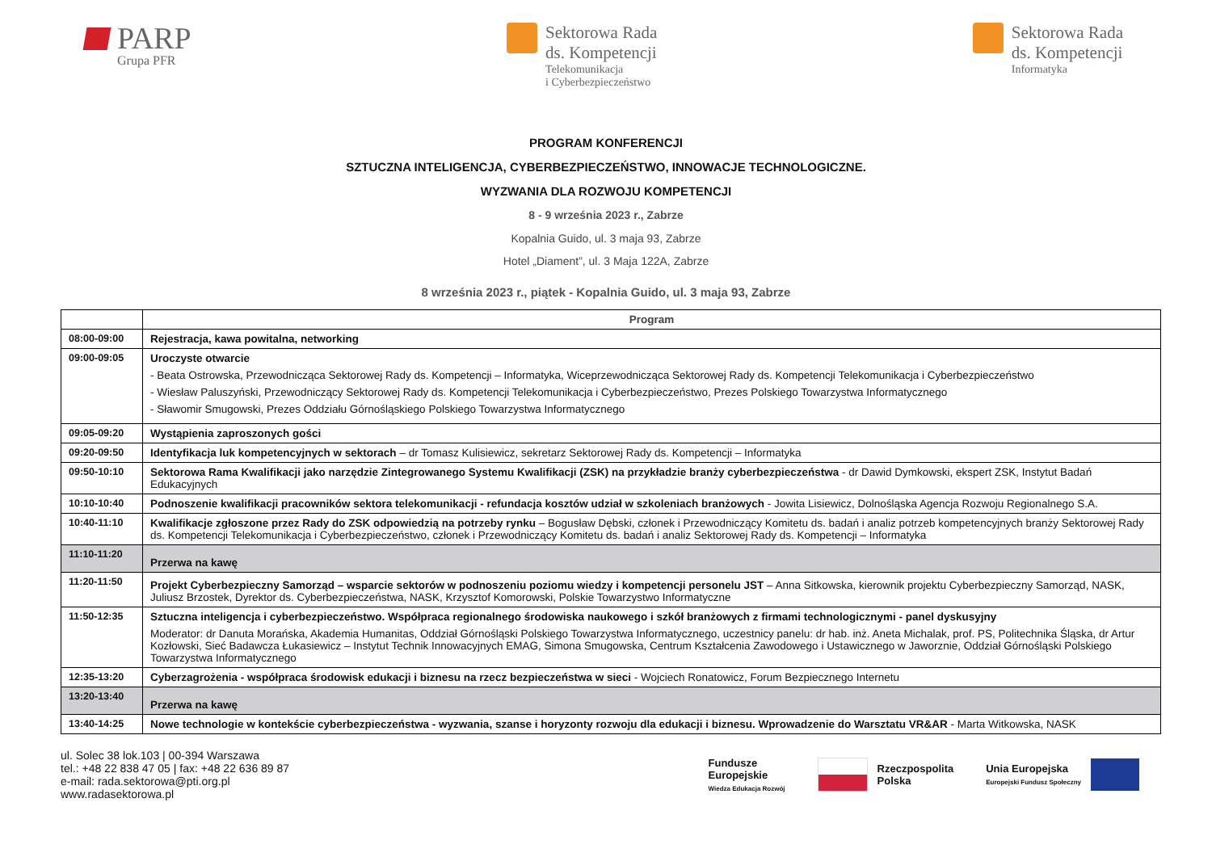PARP
Grupa PFR
Sektorowa Rada
ds. Kompetencji
Telekomunikacja
i Cyberbezpieczeństwo
Sektorowa Rada
ds. Kompetencji
Informatyka
PROGRAM KONFERENCJI
SZTUCZNA INTELIGENCJA, CYBERBEZPIECZEŃSTWO, INNOWACJE TECHNOLOGICZNE.
WYZWANIA DLA ROZWOJU KOMPETENCJI
8 - 9 września 2023 r., Zabrze
Kopalnia Guido, ul. 3 maja 93, Zabrze
Hotel „Diament”, ul. 3 Maja 122A, Zabrze
8 września 2023 r., piątek - Kopalnia Guido, ul. 3 maja 93, Zabrze
| | Program |
| --- | --- |
| 08:00-09:00 | Rejestracja, kawa powitalna, networking |
| 09:00-09:05 | Uroczyste otwarcie - Beata Ostrowska, Przewodnicząca Sektorowej Rady ds. Kompetencji – Informatyka, Wiceprzewodnicząca Sektorowej Rady ds. Kompetencji Telekomunikacja i Cyberbezpieczeństwo - Wiesław Paluszyński, Przewodniczący Sektorowej Rady ds. Kompetencji Telekomunikacja i Cyberbezpieczeństwo, Prezes Polskiego Towarzystwa Informatycznego - Sławomir Smugowski, Prezes Oddziału Górnośląskiego Polskiego Towarzystwa Informatycznego |
| 09:05-09:20 | Wystąpienia zaproszonych gości |
| 09:20-09:50 | Identyfikacja luk kompetencyjnych w sektorach – dr Tomasz Kulisiewicz, sekretarz Sektorowej Rady ds. Kompetencji – Informatyka |
| 09:50-10:10 | Sektorowa Rama Kwalifikacji jako narzędzie Zintegrowanego Systemu Kwalifikacji (ZSK) na przykładzie branży cyberbezpieczeństwa - dr Dawid Dymkowski, ekspert ZSK, Instytut Badań Edukacyjnych |
| 10:10-10:40 | Podnoszenie kwalifikacji pracowników sektora telekomunikacji - refundacja kosztów udział w szkoleniach branżowych - Jowita Lisiewicz, Dolnośląska Agencja Rozwoju Regionalnego S.A. |
| 10:40-11:10 | Kwalifikacje zgłoszone przez Rady do ZSK odpowiedzią na potrzeby rynku – Bogusław Dębski, członek i Przewodniczący Komitetu ds. badań i analiz potrzeb kompetencyjnych branży Sektorowej Rady ds. Kompetencji Telekomunikacja i Cyberbezpieczeństwo, członek i Przewodniczący Komitetu ds. badań i analiz Sektorowej Rady ds. Kompetencji – Informatyka |
| 11:10-11:20 | Przerwa na kawę |
| 11:20-11:50 | Projekt Cyberbezpieczny Samorząd – wsparcie sektorów w podnoszeniu poziomu wiedzy i kompetencji personelu JST – Anna Sitkowska, kierownik projektu Cyberbezpieczny Samorząd, NASK, Juliusz Brzostek, Dyrektor ds. Cyberbezpieczeństwa, NASK, Krzysztof Komorowski, Polskie Towarzystwo Informatyczne |
| 11:50-12:35 | Sztuczna inteligencja i cyberbezpieczeństwo. Współpraca regionalnego środowiska naukowego i szkół branżowych z firmami technologicznymi - panel dyskusyjny Moderator: dr Danuta Morańska, Akademia Humanitas, Oddział Górnośląski Polskiego Towarzystwa Informatycznego, uczestnicy panelu: dr hab. inż. Aneta Michalak, prof. PS, Politechnika Śląska, dr Artur Kozłowski, Sieć Badawcza Łukasiewicz – Instytut Technik Innowacyjnych EMAG, Simona Smugowska, Centrum Kształcenia Zawodowego i Ustawicznego w Jaworznie, Oddział Górnośląski Polskiego Towarzystwa Informatycznego |
| 12:35-13:20 | Cyberzagrożenia - współpraca środowisk edukacji i biznesu na rzecz bezpieczeństwa w sieci - Wojciech Ronatowicz, Forum Bezpiecznego Internetu |
| 13:20-13:40 | Przerwa na kawę |
| 13:40-14:25 | Nowe technologie w kontekście cyberbezpieczeństwa - wyzwania, szanse i horyzonty rozwoju dla edukacji i biznesu. Wprowadzenie do Warsztatu VR&AR - Marta Witkowska, NASK |
ul. Solec 38 lok.103 | 00-394 Warszawa
tel.: +48 22 838 47 05 | fax: +48 22 636 89 87
e-mail: rada.sektorowa@pti.org.pl
www.radasektorowa.pl
Fundusze
Europejskie
Wiedza Edukacja Rozwój
Rzeczpospolita
Polska
Unia Europejska
Europejski Fundusz Społeczny